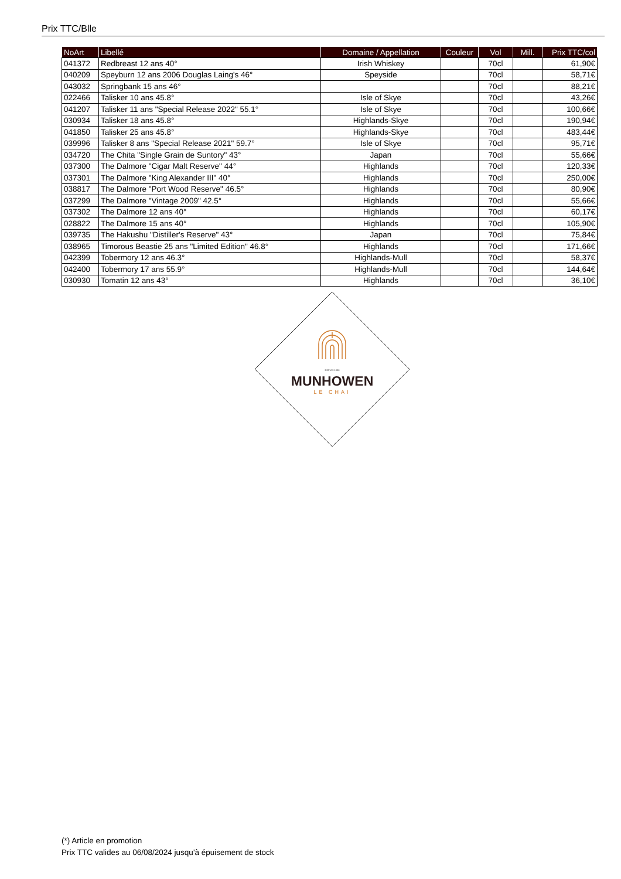Prix TTC/Blle
| NoArt | Libellé | Domaine / Appellation | Couleur | Vol | Mill. | Prix TTC/col |
| --- | --- | --- | --- | --- | --- | --- |
| 041372 | Redbreast 12 ans 40° | Irish Whiskey | | 70cl | | 61,90€ |
| 040209 | Speyburn 12 ans 2006 Douglas Laing's 46° | Speyside | | 70cl | | 58,71€ |
| 043032 | Springbank 15 ans 46° | | | 70cl | | 88,21€ |
| 022466 | Talisker 10 ans 45.8° | Isle of Skye | | 70cl | | 43,26€ |
| 041207 | Talisker 11 ans "Special Release 2022" 55.1° | Isle of Skye | | 70cl | | 100,66€ |
| 030934 | Talisker 18 ans 45.8° | Highlands-Skye | | 70cl | | 190,94€ |
| 041850 | Talisker 25 ans 45.8° | Highlands-Skye | | 70cl | | 483,44€ |
| 039996 | Talisker 8 ans "Special Release 2021" 59.7° | Isle of Skye | | 70cl | | 95,71€ |
| 034720 | The Chita "Single Grain de Suntory" 43° | Japan | | 70cl | | 55,66€ |
| 037300 | The Dalmore "Cigar Malt Reserve" 44° | Highlands | | 70cl | | 120,33€ |
| 037301 | The Dalmore "King Alexander III" 40° | Highlands | | 70cl | | 250,00€ |
| 038817 | The Dalmore "Port Wood Reserve" 46.5° | Highlands | | 70cl | | 80,90€ |
| 037299 | The Dalmore "Vintage 2009" 42.5° | Highlands | | 70cl | | 55,66€ |
| 037302 | The Dalmore 12 ans 40° | Highlands | | 70cl | | 60,17€ |
| 028822 | The Dalmore 15 ans 40° | Highlands | | 70cl | | 105,90€ |
| 039735 | The Hakushu "Distiller's Reserve" 43° | Japan | | 70cl | | 75,84€ |
| 038965 | Timorous Beastie 25 ans "Limited Edition" 46.8° | Highlands | | 70cl | | 171,66€ |
| 042399 | Tobermory 12 ans 46.3° | Highlands-Mull | | 70cl | | 58,37€ |
| 042400 | Tobermory 17 ans 55.9° | Highlands-Mull | | 70cl | | 144,64€ |
| 030930 | Tomatin 12 ans 43° | Highlands | | 70cl | | 36,10€ |
DEPUIS 1908
MUNHOWEN
LE CHAI
(*) Article en promotion
Prix TTC valides au 06/08/2024 jusqu'à épuisement de stock